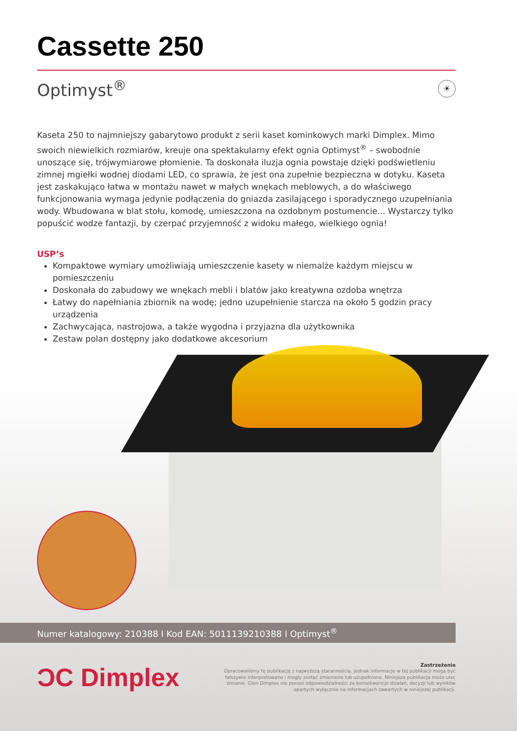Cassette 250
Optimyst<sup>®</sup>
☀
Kaseta 250 to najmniejszy gabarytowo produkt z serii kaset kominkowych marki Dimplex. Mimo swoich niewielkich rozmiarów, kreuje ona spektakularny efekt ognia Optimyst<sup>®</sup> – swobodnie unoszące się, trójwymiarowe płomienie. Ta doskonała iluzja ognia powstaje dzięki podświetleniu zimnej mgiełki wodnej diodami LED, co sprawia, że jest ona zupełnie bezpieczna w dotyku. Kaseta jest zaskakująco łatwa w montażu nawet w małych wnękach meblowych, a do właściwego funkcjonowania wymaga jedynie podłączenia do gniazda zasilającego i sporadycznego uzupełniania wody. Wbudowana w blat stołu, komodę, umieszczona na ozdobnym postumencie... Wystarczy tylko popuścić wodze fantazji, by czerpać przyjemność z widoku małego, wielkiego ognia!
USP’s
Kompaktowe wymiary umożliwiają umieszczenie kasety w niemalże każdym miejscu w pomieszczeniu
Doskonała do zabudowy we wnękach mebli i blatów jako kreatywna ozdoba wnętrza
Łatwy do napełniania zbiornik na wodę; jedno uzupełnienie starcza na około 5 godzin pracy urządzenia
Zachwycająca, nastrojowa, a także wygodna i przyjazna dla użytkownika
Zestaw polan dostępny jako dodatkowe akcesorium
Numer katalogowy: 210388 I Kod EAN: 5011139210388 I Optimyst<sup>®</sup>
ƆC Dimplex
Zastrzeżenie
Opracowaliśmy tę publikację z najwyższą starannością. Jednak informacje w tej publikacji mogą być fałszywie interpretowane i mogły zostać zmienione lub uzupełnione. Niniejsza publikacja może ulec zmianie. Glen Dimplex nie ponosi odpowiedzialności za konsekwencje działań, decyzji lub wyników opartych wyłącznie na informacjach zawartych w niniejszej publikacji.